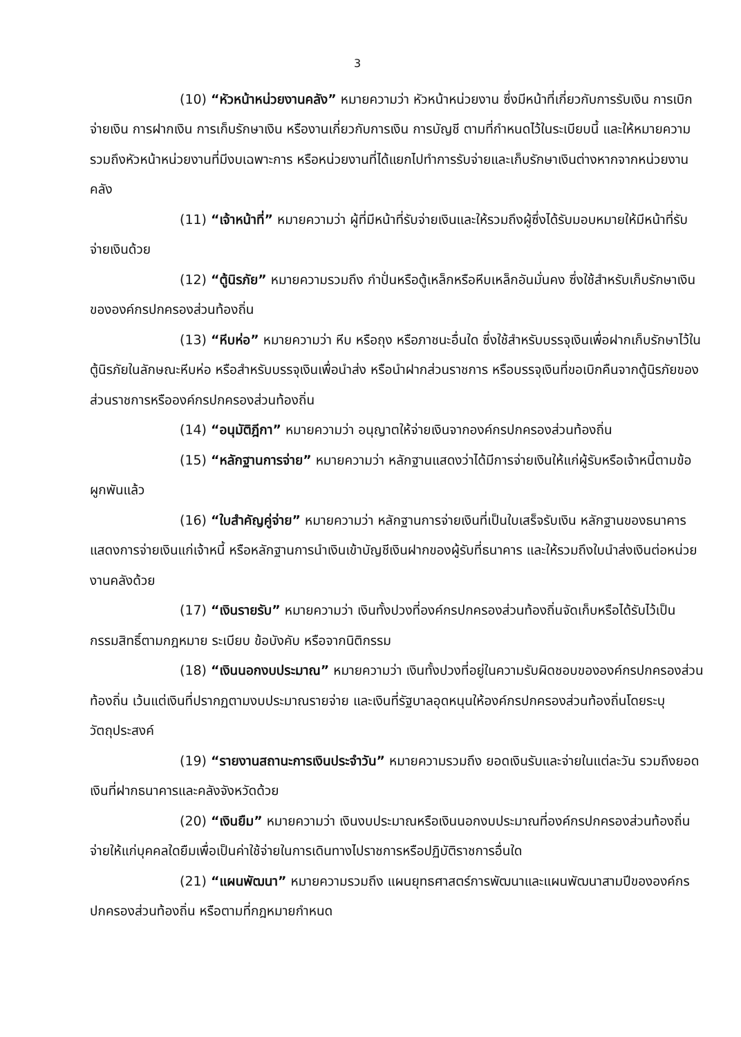3
(10) “หัวหน้าหน่วยงานคลัง” หมายความว่า หัวหน้าหน่วยงาน ซึ่งมีหน้าที่เกี่ยวกับการรับเงิน การเบิกจ่ายเงิน การฝากเงิน การเก็บรักษาเงิน หรืองานเกี่ยวกับการเงิน การบัญชี ตามที่กำหนดไว้ในระเบียบนี้ และให้หมายความรวมถึงหัวหน้าหน่วยงานที่มีงบเฉพาะการ หรือหน่วยงานที่ได้แยกไปทำการรับจ่ายและเก็บรักษาเงินต่างหากจากหน่วยงานคลัง
(11) “เจ้าหน้าที่” หมายความว่า ผู้ที่มีหน้าที่รับจ่ายเงินและให้รวมถึงผู้ซึ่งได้รับมอบหมายให้มีหน้าที่รับจ่ายเงินด้วย
(12) “ตู้นิรภัย” หมายความรวมถึง กำปั่นหรือตู้เหล็กหรือหีบเหล็กอันมั่นคง ซึ่งใช้สำหรับเก็บรักษาเงินขององค์กรปกครองส่วนท้องถิ่น
(13) “หีบห่อ” หมายความว่า หีบ หรือถุง หรือภาชนะอื่นใด ซึ่งใช้สำหรับบรรจุเงินเพื่อฝากเก็บรักษาไว้ในตู้นิรภัยในลักษณะหีบห่อ หรือสำหรับบรรจุเงินเพื่อนำส่ง หรือนำฝากส่วนราชการ หรือบรรจุเงินที่ขอเบิกคืนจากตู้นิรภัยของส่วนราชการหรือองค์กรปกครองส่วนท้องถิ่น
(14) “อนุมัติฎีกา” หมายความว่า อนุญาตให้จ่ายเงินจากองค์กรปกครองส่วนท้องถิ่น
(15) “หลักฐานการจ่าย” หมายความว่า หลักฐานแสดงว่าได้มีการจ่ายเงินให้แก่ผู้รับหรือเจ้าหนี้ตามข้อผูกพันแล้ว
(16) “ใบสำคัญคู่จ่าย” หมายความว่า หลักฐานการจ่ายเงินที่เป็นใบเสร็จรับเงิน หลักฐานของธนาคารแสดงการจ่ายเงินแก่เจ้าหนี้ หรือหลักฐานการนำเงินเข้าบัญชีเงินฝากของผู้รับที่ธนาคาร และให้รวมถึงใบนำส่งเงินต่อหน่วยงานคลังด้วย
(17) “เงินรายรับ” หมายความว่า เงินทั้งปวงที่องค์กรปกครองส่วนท้องถิ่นจัดเก็บหรือได้รับไว้เป็นกรรมสิทธิ์ตามกฎหมาย ระเบียบ ข้อบังคับ หรือจากนิติกรรม
(18) “เงินนอกงบประมาณ” หมายความว่า เงินทั้งปวงที่อยู่ในความรับผิดชอบขององค์กรปกครองส่วนท้องถิ่น เว้นแต่เงินที่ปรากฏตามงบประมาณรายจ่าย และเงินที่รัฐบาลอุดหนุนให้องค์กรปกครองส่วนท้องถิ่นโดยระบุวัตถุประสงค์
(19) “รายงานสถานะการเงินประจำวัน” หมายความรวมถึง ยอดเงินรับและจ่ายในแต่ละวัน รวมถึงยอดเงินที่ฝากธนาคารและคลังจังหวัดด้วย
(20) “เงินยืม” หมายความว่า เงินงบประมาณหรือเงินนอกงบประมาณที่องค์กรปกครองส่วนท้องถิ่น จ่ายให้แก่บุคคลใดยืมเพื่อเป็นค่าใช้จ่ายในการเดินทางไปราชการหรือปฏิบัติราชการอื่นใด
(21) “แผนพัฒนา” หมายความรวมถึง แผนยุทธศาสตร์การพัฒนาและแผนพัฒนาสามปีขององค์กรปกครองส่วนท้องถิ่น หรือตามที่กฎหมายกำหนด